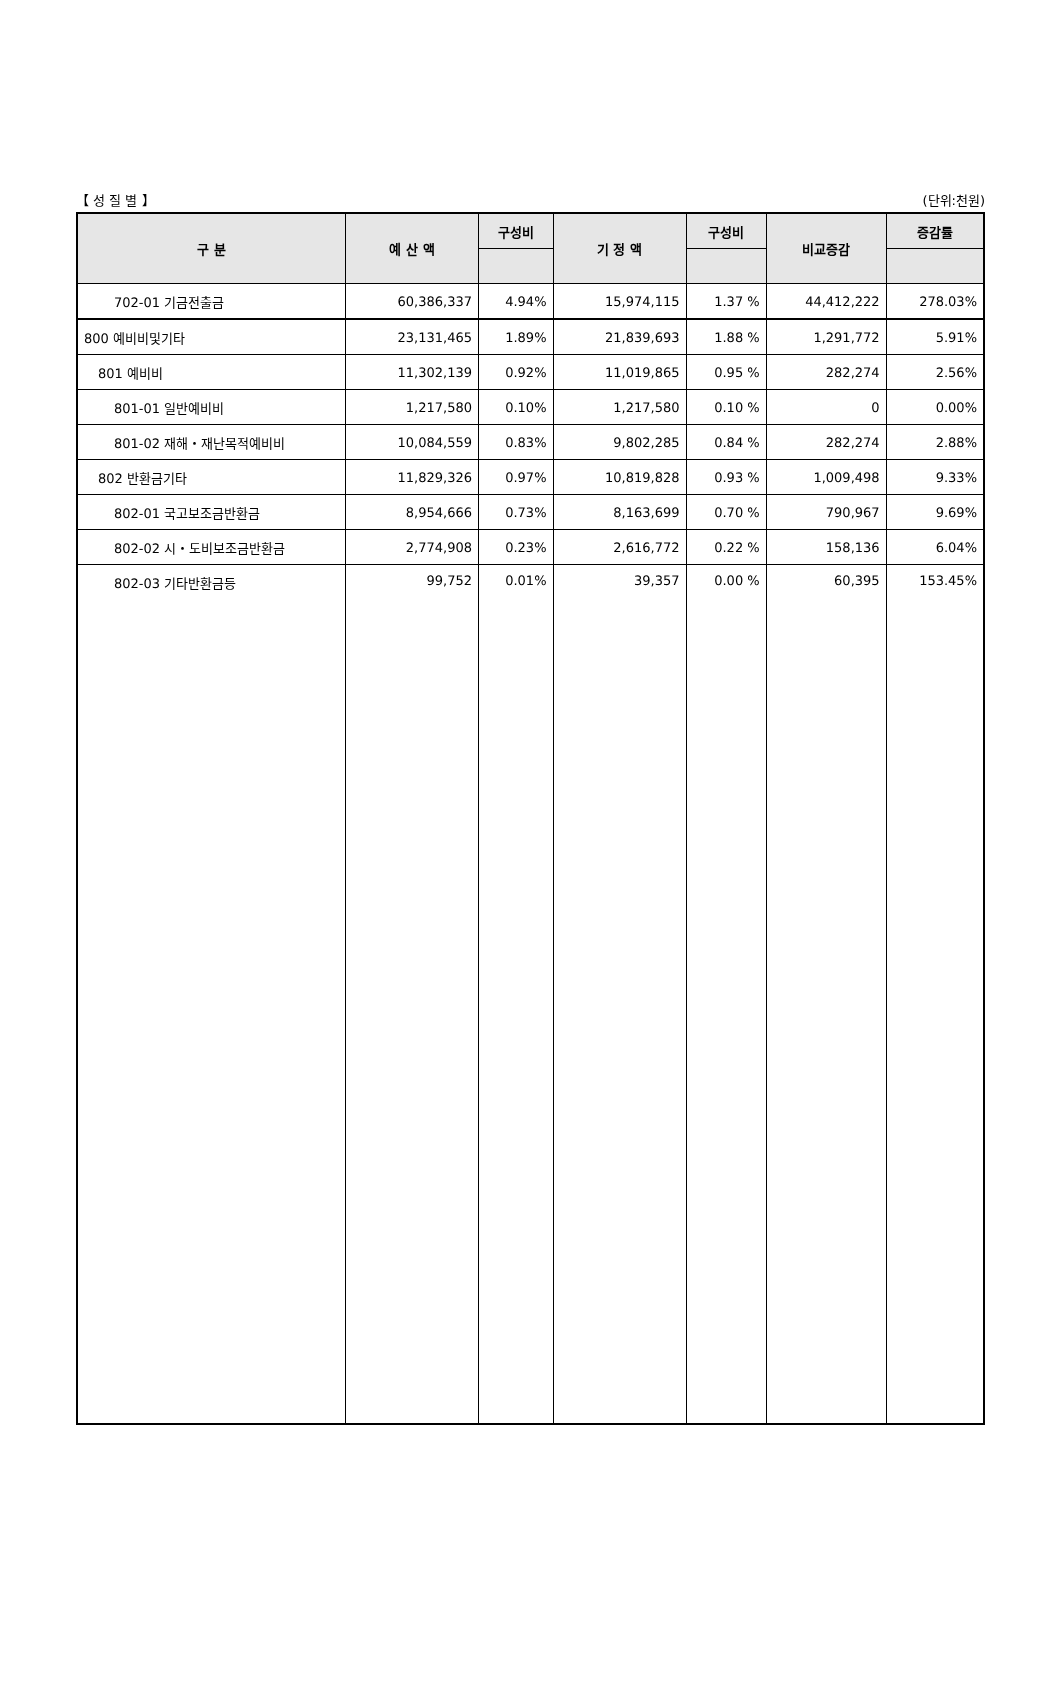【 성 질 별 】 (단위:천원)
| 구 분 | 예 산 액 | 구성비 | 기 정 액 | 구성비 | 비교증감 | 증감률 |
| --- | --- | --- | --- | --- | --- | --- |
| 702-01 기금전출금 | 60,386,337 | 4.94% | 15,974,115 | 1.37 % | 44,412,222 | 278.03% |
| 800 예비비및기타 | 23,131,465 | 1.89% | 21,839,693 | 1.88 % | 1,291,772 | 5.91% |
| 801 예비비 | 11,302,139 | 0.92% | 11,019,865 | 0.95 % | 282,274 | 2.56% |
| 801-01 일반예비비 | 1,217,580 | 0.10% | 1,217,580 | 0.10 % | 0 | 0.00% |
| 801-02 재해・재난목적예비비 | 10,084,559 | 0.83% | 9,802,285 | 0.84 % | 282,274 | 2.88% |
| 802 반환금기타 | 11,829,326 | 0.97% | 10,819,828 | 0.93 % | 1,009,498 | 9.33% |
| 802-01 국고보조금반환금 | 8,954,666 | 0.73% | 8,163,699 | 0.70 % | 790,967 | 9.69% |
| 802-02 시・도비보조금반환금 | 2,774,908 | 0.23% | 2,616,772 | 0.22 % | 158,136 | 6.04% |
| 802-03 기타반환금등 | 99,752 | 0.01% | 39,357 | 0.00 % | 60,395 | 153.45% |